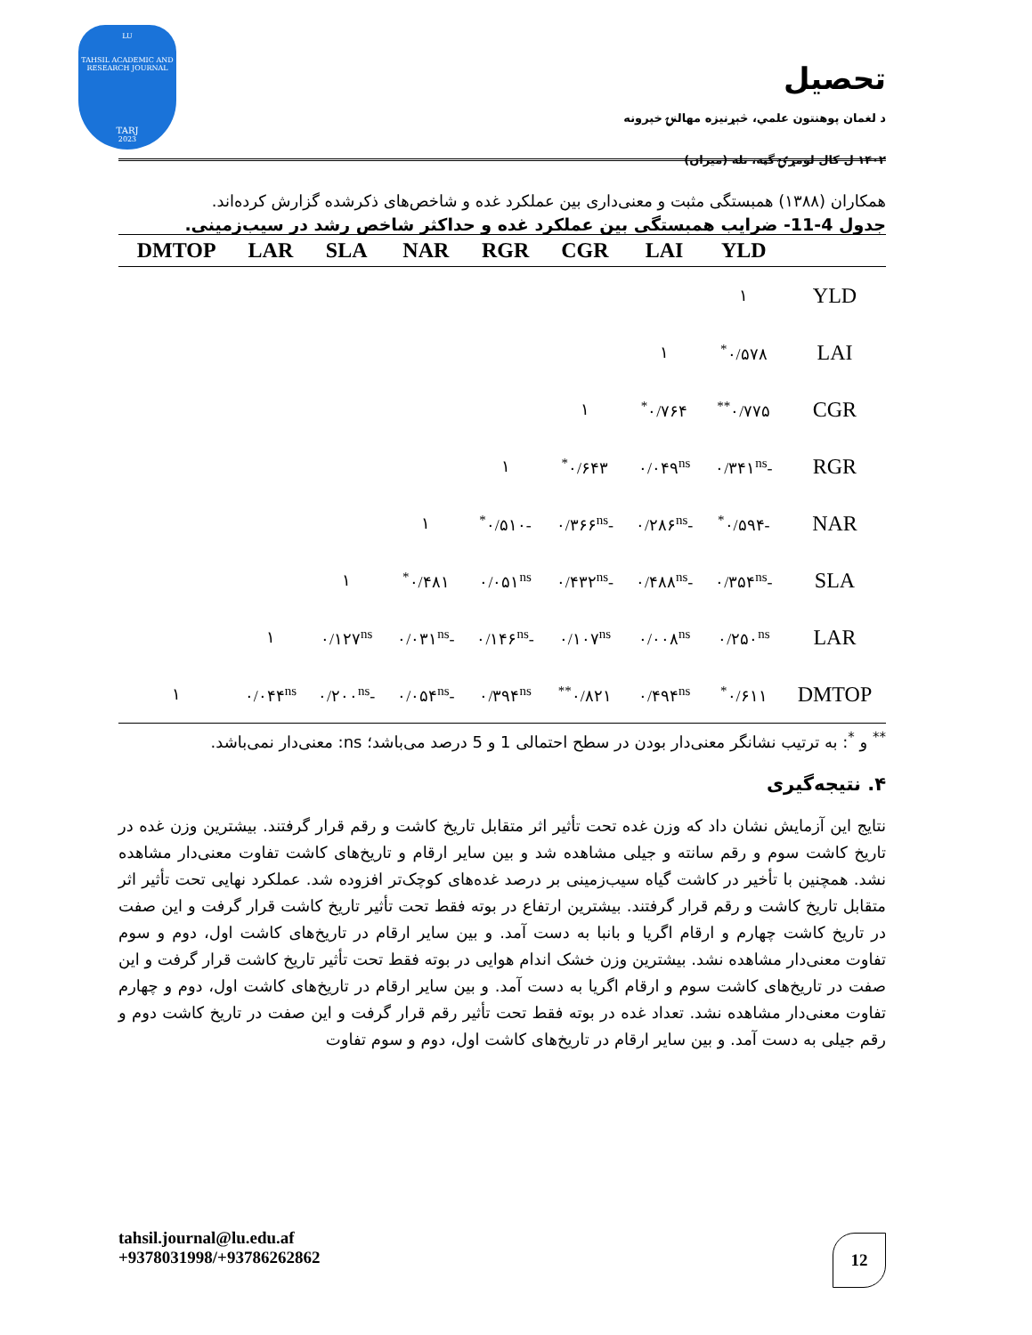LU
TAHSIL ACADEMIC AND RESEARCH JOURNAL
TARJ
2023
تحصیل
د لغمان پوهنتون علمي، څېړنیزه مهالنۍ خپرونه
۱۴۰۲ ل کال لومړۍ گڼه، تله (میزان)
همکاران (۱۳۸۸) همبستگی مثبت و معنی‌داری بین عملکرد غده و شاخص‌های ذکرشده گزارش کرده‌اند.
جدول 4-11- ضرایب همبستگی بین عملکرد غده و حداکثر شاخص رشد در سیب‌زمینی.
| | YLD | LAI | CGR | RGR | NAR | SLA | LAR | DMTOP |
| --- | --- | --- | --- | --- | --- | --- | --- | --- |
| YLD | ۱ | | | | | | | |
| LAI | ۰/۵۷۸<sup>*</sup> | ۱ | | | | | | |
| CGR | ۰/۷۷۵<sup>**</sup> | ۰/۷۶۴<sup>*</sup> | ۱ | | | | | |
| RGR | -۰/۳۴۱<sup>ns</sup> | ۰/۰۴۹<sup>ns</sup> | ۰/۶۴۳<sup>*</sup> | ۱ | | | | |
| NAR | -۰/۵۹۴<sup>*</sup> | -۰/۲۸۶<sup>ns</sup> | -۰/۳۶۶<sup>ns</sup> | -۰/۵۱۰<sup>*</sup> | ۱ | | | |
| SLA | -۰/۳۵۴<sup>ns</sup> | -۰/۴۸۸<sup>ns</sup> | -۰/۴۳۲<sup>ns</sup> | ۰/۰۵۱<sup>ns</sup> | ۰/۴۸۱<sup>*</sup> | ۱ | | |
| LAR | ۰/۲۵۰<sup>ns</sup> | ۰/۰۰۸<sup>ns</sup> | ۰/۱۰۷<sup>ns</sup> | -۰/۱۴۶<sup>ns</sup> | -۰/۰۳۱<sup>ns</sup> | ۰/۱۲۷<sup>ns</sup> | ۱ | |
| DMTOP | ۰/۶۱۱<sup>*</sup> | ۰/۴۹۴<sup>ns</sup> | ۰/۸۲۱<sup>**</sup> | ۰/۳۹۴<sup>ns</sup> | -۰/۰۵۴<sup>ns</sup> | -۰/۲۰۰<sup>ns</sup> | ۰/۰۴۴<sup>ns</sup> | ۱ |
<sup>**</sup> و <sup>*</sup>: به ترتیب نشانگر معنی‌دار بودن در سطح احتمالی 1 و 5 درصد می‌باشد؛ ns: معنی‌دار نمی‌باشد.
۴. نتیجه‌گیری
نتایج این آزمایش نشان داد که وزن غده تحت تأثیر اثر متقابل تاریخ کاشت و رقم قرار گرفتند. بیشترین وزن غده در تاریخ کاشت سوم و رقم سانته و جیلی مشاهده شد و بین سایر ارقام و تاریخ‌های کاشت تفاوت معنی‌دار مشاهده نشد. همچنین با تأخیر در کاشت گیاه سیب‌زمینی بر درصد غده‌های کوچک‌تر افزوده شد. عملکرد نهایی تحت تأثیر اثر متقابل تاریخ کاشت و رقم قرار گرفتند. بیشترین ارتفاع در بوته فقط تحت تأثیر تاریخ کاشت قرار گرفت و این صفت در تاریخ کاشت چهارم و ارقام اگریا و بانبا به دست آمد. و بین سایر ارقام در تاریخ‌های کاشت اول، دوم و سوم تفاوت معنی‌دار مشاهده نشد. بیشترین وزن خشک اندام هوایی در بوته فقط تحت تأثیر تاریخ کاشت قرار گرفت و این صفت در تاریخ‌های کاشت سوم و ارقام اگریا به دست آمد. و بین سایر ارقام در تاریخ‌های کاشت اول، دوم و چهارم تفاوت معنی‌دار مشاهده نشد. تعداد غده در بوته فقط تحت تأثیر رقم قرار گرفت و این صفت در تاریخ کاشت دوم و رقم جیلی به دست آمد. و بین سایر ارقام در تاریخ‌های کاشت اول، دوم و سوم تفاوت
tahsil.journal@lu.edu.af
+9378031998/+93786262862
12